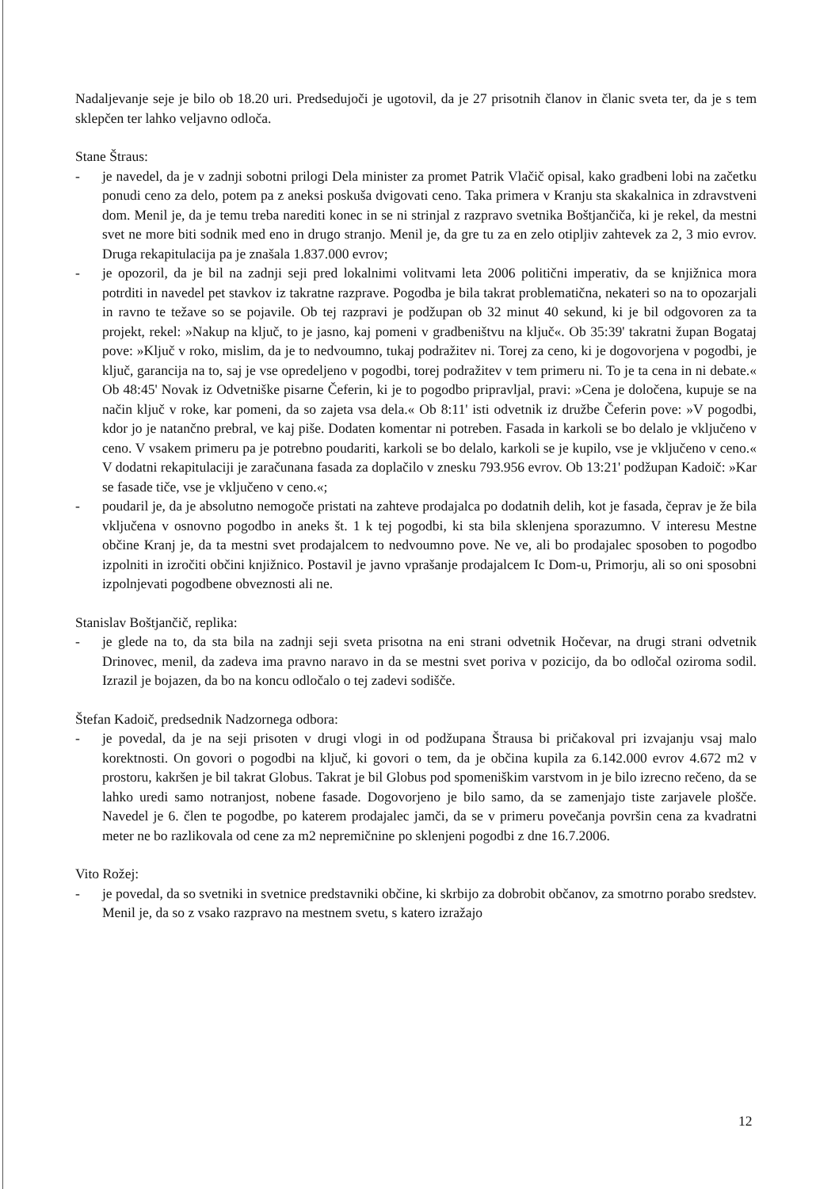Nadaljevanje seje je bilo ob 18.20 uri. Predsedujoči je ugotovil, da je 27 prisotnih članov in članic sveta ter, da je s tem sklepčen ter lahko veljavno odloča.
Stane Štraus:
- je navedel, da je v zadnji sobotni prilogi Dela minister za promet Patrik Vlačič opisal, kako gradbeni lobi na začetku ponudi ceno za delo, potem pa z aneksi poskuša dvigovati ceno. Taka primera v Kranju sta skakalnica in zdravstveni dom. Menil je, da je temu treba narediti konec in se ni strinjal z razpravo svetnika Boštjančiča, ki je rekel, da mestni svet ne more biti sodnik med eno in drugo stranjo. Menil je, da gre tu za en zelo otipljiv zahtevek za 2, 3 mio evrov. Druga rekapitulacija pa je znašala 1.837.000 evrov;
- je opozoril, da je bil na zadnji seji pred lokalnimi volitvami leta 2006 politični imperativ, da se knjižnica mora potrditi in navedel pet stavkov iz takratne razprave. Pogodba je bila takrat problematična, nekateri so na to opozarjali in ravno te težave so se pojavile. Ob tej razpravi je podžupan ob 32 minut 40 sekund, ki je bil odgovoren za ta projekt, rekel: »Nakup na ključ, to je jasno, kaj pomeni v gradbeništvu na ključ«. Ob 35:39' takratni župan Bogataj pove: »Ključ v roko, mislim, da je to nedvoumno, tukaj podražitev ni. Torej za ceno, ki je dogovorjena v pogodbi, je ključ, garancija na to, saj je vse opredeljeno v pogodbi, torej podražitev v tem primeru ni. To je ta cena in ni debate.« Ob 48:45' Novak iz Odvetniške pisarne Čeferin, ki je to pogodbo pripravljal, pravi: »Cena je določena, kupuje se na način ključ v roke, kar pomeni, da so zajeta vsa dela.« Ob 8:11' isti odvetnik iz družbe Čeferin pove: »V pogodbi, kdor jo je natančno prebral, ve kaj piše. Dodaten komentar ni potreben. Fasada in karkoli se bo delalo je vključeno v ceno. V vsakem primeru pa je potrebno poudariti, karkoli se bo delalo, karkoli se je kupilo, vse je vključeno v ceno.« V dodatni rekapitulaciji je zaračunana fasada za doplačilo v znesku 793.956 evrov. Ob 13:21' podžupan Kadoič: »Kar se fasade tiče, vse je vključeno v ceno.«;
- poudaril je, da je absolutno nemogoče pristati na zahteve prodajalca po dodatnih delih, kot je fasada, čeprav je že bila vključena v osnovno pogodbo in aneks št. 1 k tej pogodbi, ki sta bila sklenjena sporazumno. V interesu Mestne občine Kranj je, da ta mestni svet prodajalcem to nedvoumno pove. Ne ve, ali bo prodajalec sposoben to pogodbo izpolniti in izročiti občini knjižnico. Postavil je javno vprašanje prodajalcem Ic Dom-u, Primorju, ali so oni sposobni izpolnjevati pogodbene obveznosti ali ne.
Stanislav Boštjančič, replika:
- je glede na to, da sta bila na zadnji seji sveta prisotna na eni strani odvetnik Hočevar, na drugi strani odvetnik Drinovec, menil, da zadeva ima pravno naravo in da se mestni svet poriva v pozicijo, da bo odločal oziroma sodil. Izrazil je bojazen, da bo na koncu odločalo o tej zadevi sodišče.
Štefan Kadoič, predsednik Nadzornega odbora:
- je povedal, da je na seji prisoten v drugi vlogi in od podžupana Štrausa bi pričakoval pri izvajanju vsaj malo korektnosti. On govori o pogodbi na ključ, ki govori o tem, da je občina kupila za 6.142.000 evrov 4.672 m2 v prostoru, kakršen je bil takrat Globus. Takrat je bil Globus pod spomeniškim varstvom in je bilo izrecno rečeno, da se lahko uredi samo notranjost, nobene fasade. Dogovorjeno je bilo samo, da se zamenjajo tiste zarjavele plošče. Navedel je 6. člen te pogodbe, po katerem prodajalec jamči, da se v primeru povečanja površin cena za kvadratni meter ne bo razlikovala od cene za m2 nepremičnine po sklenjeni pogodbi z dne 16.7.2006.
Vito Rožej:
- je povedal, da so svetniki in svetnice predstavniki občine, ki skrbijo za dobrobit občanov, za smotrno porabo sredstev. Menil je, da so z vsako razpravo na mestnem svetu, s katero izražajo
12